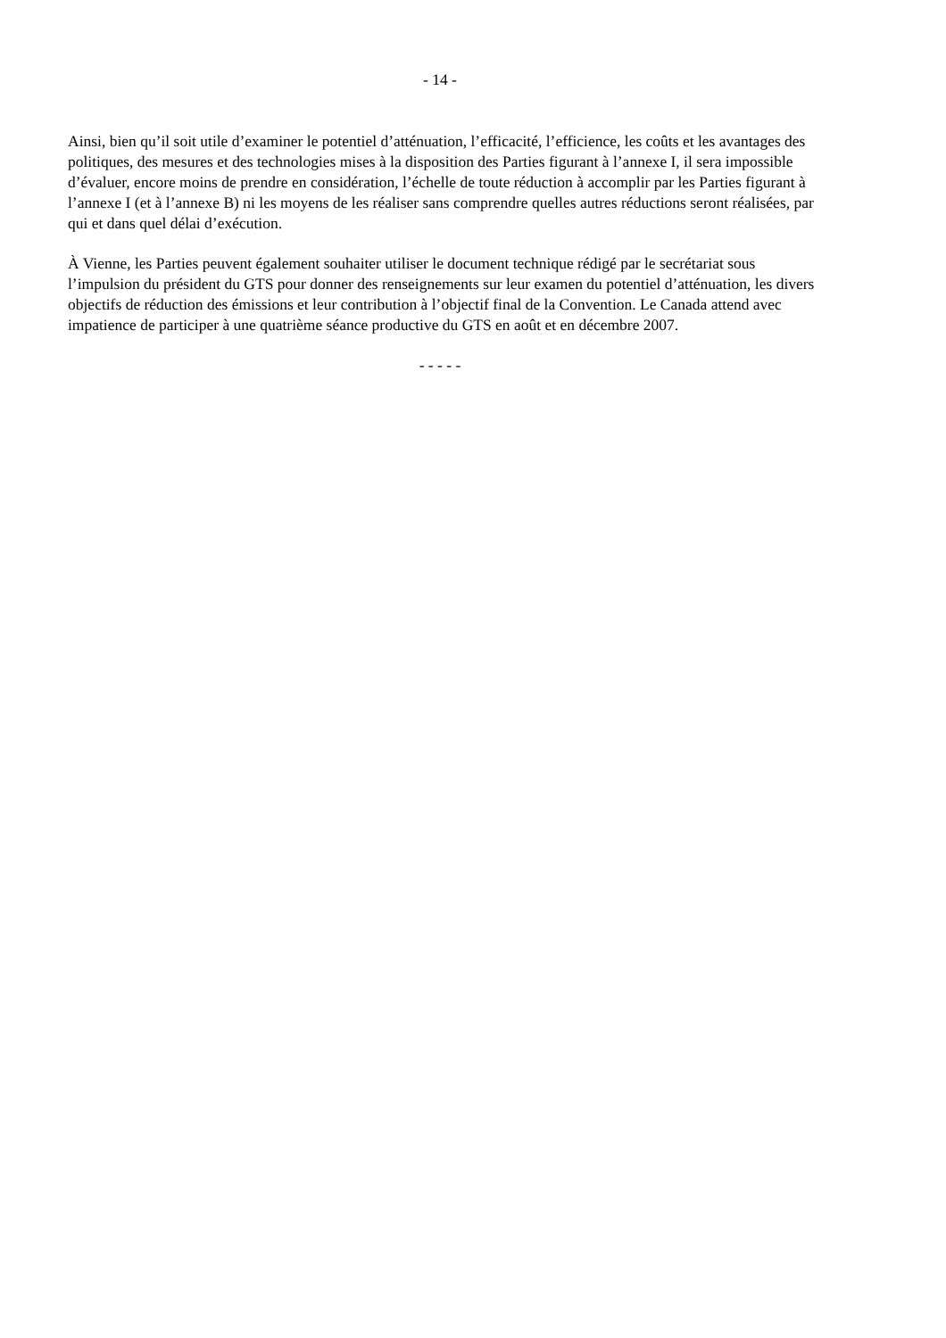- 14 -
Ainsi, bien qu’il soit utile d’examiner le potentiel d’atténuation, l’efficacité, l’efficience, les coûts et les avantages des politiques, des mesures et des technologies mises à la disposition des Parties figurant à l’annexe I, il sera impossible d’évaluer, encore moins de prendre en considération, l’échelle de toute réduction à accomplir par les Parties figurant à l’annexe I (et à l’annexe B) ni les moyens de les réaliser sans comprendre quelles autres réductions seront réalisées, par qui et dans quel délai d’exécution.
À Vienne, les Parties peuvent également souhaiter utiliser le document technique rédigé par le secrétariat sous l’impulsion du président du GTS pour donner des renseignements sur leur examen du potentiel d’atténuation, les divers objectifs de réduction des émissions et leur contribution à l’objectif final de la Convention. Le Canada attend avec impatience de participer à une quatrième séance productive du GTS en août et en décembre 2007.
- - - - -